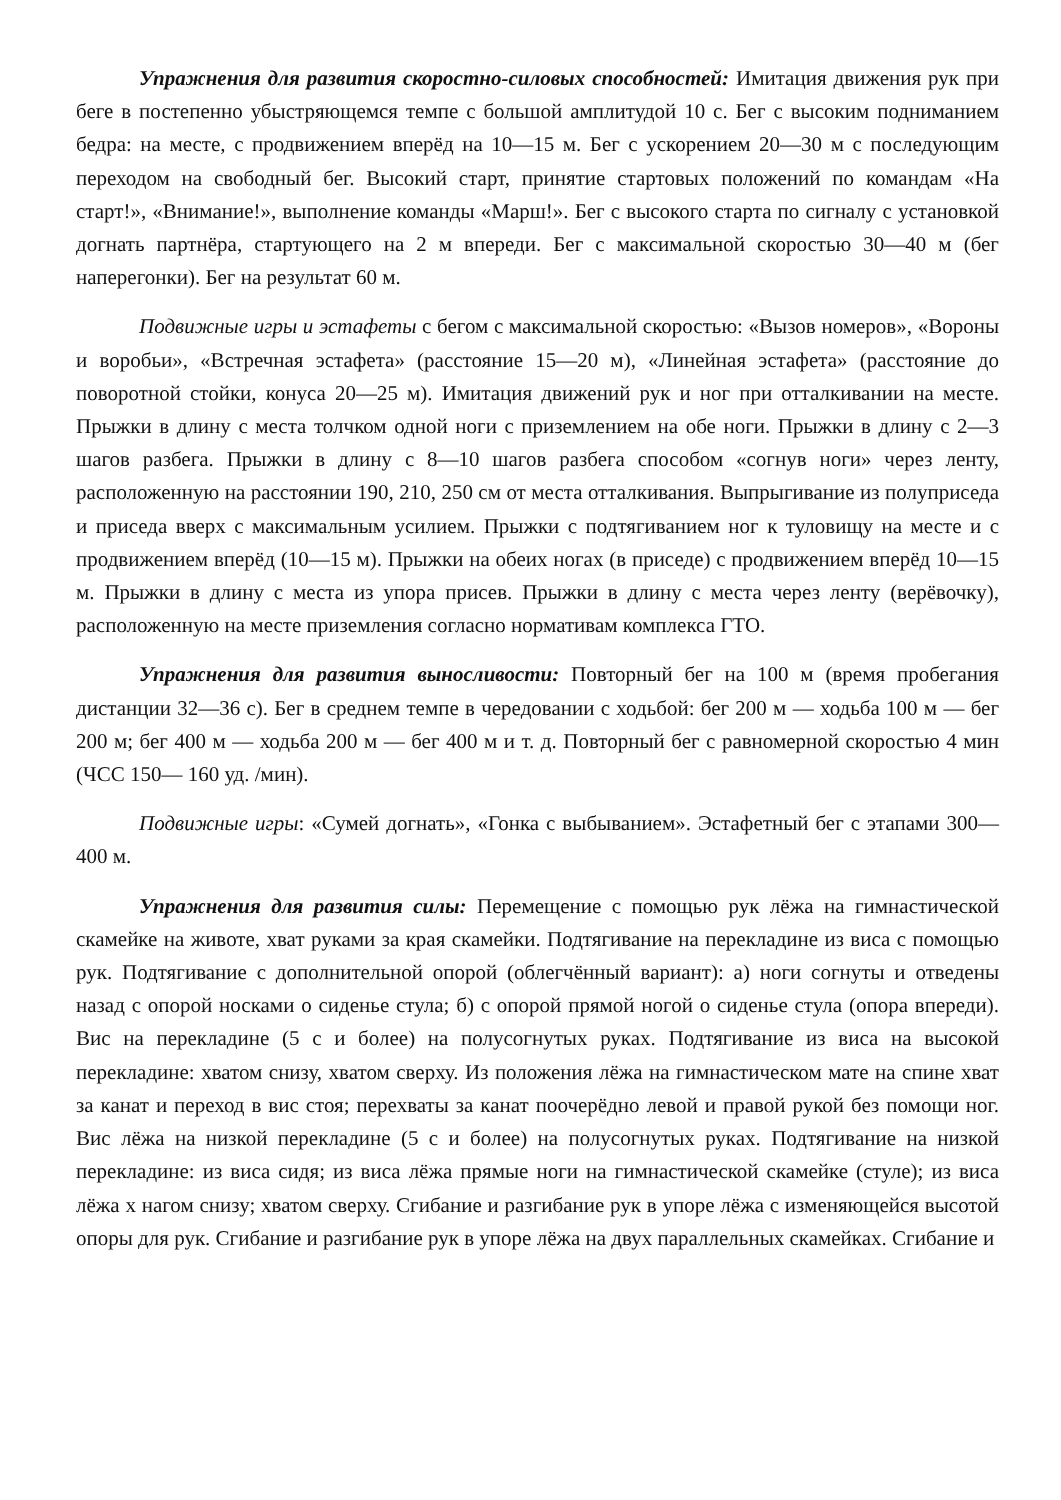Упражнения для развития скоростно-силовых способностей: Имитация движения рук при беге в постепенно убыстряющемся темпе с большой амплитудой 10 с. Бег с высоким подниманием бедра: на месте, с продвижением вперёд на 10—15 м. Бег с ускорением 20—30 м с последующим переходом на свободный бег. Высокий старт, принятие стартовых положений по командам «На старт!», «Внимание!», выполнение команды «Марш!». Бег с высокого старта по сигналу с установкой догнать партнёра, стартующего на 2 м впереди. Бег с максимальной скоростью 30—40 м (бег наперегонки). Бег на результат 60 м.
Подвижные игры и эстафеты с бегом с максимальной скоростью: «Вызов номеров», «Вороны и воробьи», «Встречная эстафета» (расстояние 15—20 м), «Линейная эстафета» (расстояние до поворотной стойки, конуса 20—25 м). Имитация движений рук и ног при отталкивании на месте. Прыжки в длину с места толчком одной ноги с приземлением на обе ноги. Прыжки в длину с 2—3 шагов разбега. Прыжки в длину с 8—10 шагов разбега способом «согнув ноги» через ленту, расположенную на расстоянии 190, 210, 250 см от места отталкивания. Выпрыгивание из полуприседа и приседа вверх с максимальным усилием. Прыжки с подтягиванием ног к туловищу на месте и с продвижением вперёд (10—15 м). Прыжки на обеих ногах (в приседе) с продвижением вперёд 10—15 м. Прыжки в длину с места из упора присев. Прыжки в длину с места через ленту (верёвочку), расположенную на месте приземления согласно нормативам комплекса ГТО.
Упражнения для развития выносливости: Повторный бег на 100 м (время пробегания дистанции 32—36 с). Бег в среднем темпе в чередовании с ходьбой: бег 200 м — ходьба 100 м — бег 200 м; бег 400 м — ходьба 200 м — бег 400 м и т. д. Повторный бег с равномерной скоростью 4 мин (ЧСС 150— 160 уд. /мин).
Подвижные игры: «Сумей догнать», «Гонка с выбыванием». Эстафетный бег с этапами 300—400 м.
Упражнения для развития силы: Перемещение с помощью рук лёжа на гимнастической скамейке на животе, хват руками за края скамейки. Подтягивание на перекладине из виса с помощью рук. Подтягивание с дополнительной опорой (облегчённый вариант): а) ноги согнуты и отведены назад с опорой носками о сиденье стула; б) с опорой прямой ногой о сиденье стула (опора впереди). Вис на перекладине (5 с и более) на полусогнутых руках. Подтягивание из виса на высокой перекладине: хватом снизу, хватом сверху. Из положения лёжа на гимнастическом мате на спине хват за канат и переход в вис стоя; перехваты за канат поочерёдно левой и правой рукой без помощи ног. Вис лёжа на низкой перекладине (5 с и более) на полусогнутых руках. Подтягивание на низкой перекладине: из виса сидя; из виса лёжа прямые ноги на гимнастической скамейке (стуле); из виса лёжа х нагом снизу; хватом сверху. Сгибание и разгибание рук в упоре лёжа с изменяющейся высотой опоры для рук. Сгибание и разгибание рук в упоре лёжа на двух параллельных скамейках. Сгибание и